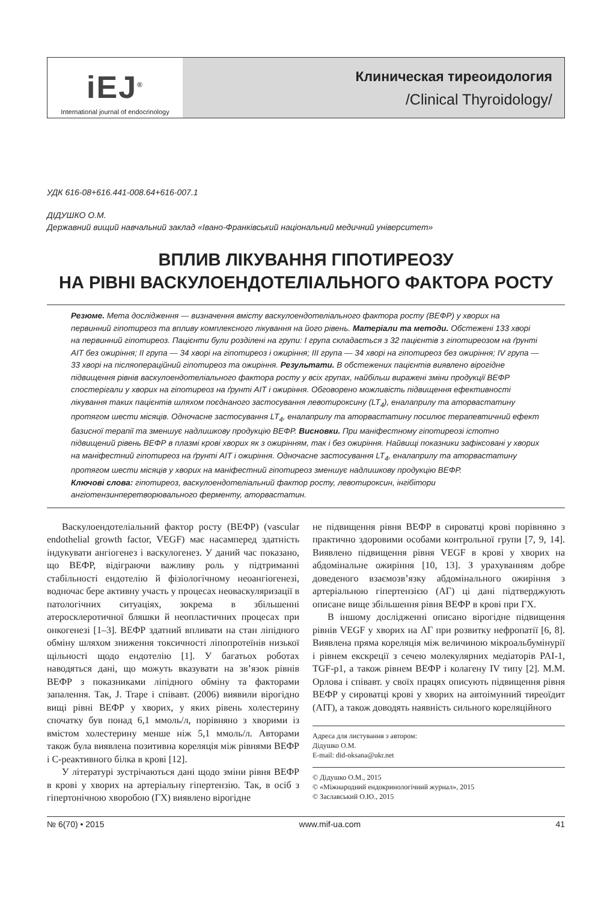iEJ<sup>®</sup>
International journal of endocrinology
Клиническая тиреоидология
/Clinical Thyroidology/
УДК 616-08+616.441-008.64+616-007.1
ДІДУШКО О.М.
Державний вищий навчальний заклад «Івано-Франківський національний медичний університет»
ВПЛИВ ЛІКУВАННЯ ГІПОТИРЕОЗУ
НА РІВНІ ВАСКУЛОЕНДОТЕЛІАЛЬНОГО ФАКТОРА РОСТУ
Резюме. Мета дослідження — визначення вмісту васкулоендотеліального фактора росту (ВЕФР) у хворих на первинний гіпотиреоз та впливу комплексного лікування на його рівень. Матеріали та методи. Обстежені 133 хворі на первинний гіпотиреоз. Пацієнти були розділені на групи: I група складається з 32 пацієнтів з гіпотиреозом на ґрунті АІТ без ожиріння; II група — 34 хворі на гіпотиреоз і ожиріння; III група — 34 хворі на гіпотиреоз без ожиріння; IV група — 33 хворі на післяопераційний гіпотиреоз та ожиріння. Результати. В обстежених пацієнтів виявлено вірогідне підвищення рівнів васкулоендотеліального фактора росту у всіх групах, найбільш виражені зміни продукції ВЕФР спостерігали у хворих на гіпотиреоз на ґрунті АІТ і ожиріння. Обговорено можливість підвищення ефективності лікування таких пацієнтів шляхом поєднаного застосування левотироксину (LT<sub>4</sub>), еналаприлу та аторвастатину протягом шести місяців. Одночасне застосування LT<sub>4</sub>, еналаприлу та аторвастатину посилює терапевтичний ефект базисної терапії та зменшує надлишкову продукцію ВЕФР. Висновки. При маніфестному гіпотиреозі істотно підвищений рівень ВЕФР в плазмі крові хворих як з ожирінням, так і без ожиріння. Найвищі показники зафіксовані у хворих на маніфестний гіпотиреоз на ґрунті АІТ і ожиріння. Одночасне застосування LT<sub>4</sub>, еналаприлу та аторвастатину протягом шести місяців у хворих на маніфестний гіпотиреоз зменшує надлишкову продукцію ВЕФР.
Ключові слова: гіпотиреоз, васкулоендотеліальний фактор росту, левотироксин, інгібітори ангіотензинперетворювального ферменту, аторвастатин.
Васкулоендотеліальний фактор росту (ВЕФР) (vascular endothelial growth factor, VEGF) має насамперед здатність індукувати ангіогенез і васкулогенез. У даний час показано, що ВЕФР, відіграючи важливу роль у підтриманні стабільності ендотелію й фізіологічному неоангіогенезі, водночас бере активну участь у процесах неоваскуляризації в патологічних ситуаціях, зокрема в збільшенні атеросклеротичної бляшки й неопластичних процесах при онкогенезі [1–3]. ВЕФР здатний впливати на стан ліпідного обміну шляхом зниження токсичності ліпопротеїнів низької щільності щодо ендотелію [1]. У багатьох роботах наводяться дані, що можуть вказувати на зв’язок рівнів ВЕФР з показниками ліпідного обміну та факторами запалення. Так, J. Trape і співавт. (2006) виявили вірогідно вищі рівні ВЕФР у хворих, у яких рівень холестерину спочатку був понад 6,1 ммоль/л, порівняно з хворими із вмістом холестерину менше ніж 5,1 ммоль/л. Авторами також була виявлена позитивна кореляція між рівнями ВЕФР і С-реактивного білка в крові [12].
У літературі зустрічаються дані щодо зміни рівня ВЕФР в крові у хворих на артеріальну гіпертензію. Так, в осіб з гіпертонічною хворобою (ГХ) виявлено вірогідне
не підвищення рівня ВЕФР в сироватці крові порівняно з практично здоровими особами контрольної групи [7, 9, 14]. Виявлено підвищення рівня VEGF в крові у хворих на абдомінальне ожиріння [10, 13]. З урахуванням добре доведеного взаємозв’язку абдомінального ожиріння з артеріальною гіпертензією (АГ) ці дані підтверджують описане вище збільшення рівня ВЕФР в крові при ГХ.
В іншому дослідженні описано вірогідне підвищення рівнів VEGF у хворих на АГ при розвитку нефропатії [6, 8]. Виявлена пряма кореляція між величиною мікроальбумінурії і рівнем екскреції з сечею молекулярних медіаторів PAI-1, TGF-p1, а також рівнем ВЕФР і колагену IV типу [2]. М.М. Орлова і співавт. у своїх працях описують підвищення рівня ВЕФР у сироватці крові у хворих на автоімунний тиреоїдит (АІТ), а також доводять наявність сильного кореляційного
Адреса для листування з автором:
Дідушко О.М.
E-mail: did-oksana@ukr.net
© Дідушко О.М., 2015
© «Міжнародний ендокринологічний журнал», 2015
© Заславський О.Ю., 2015
№ 6(70) • 2015 www.mif-ua.com 41